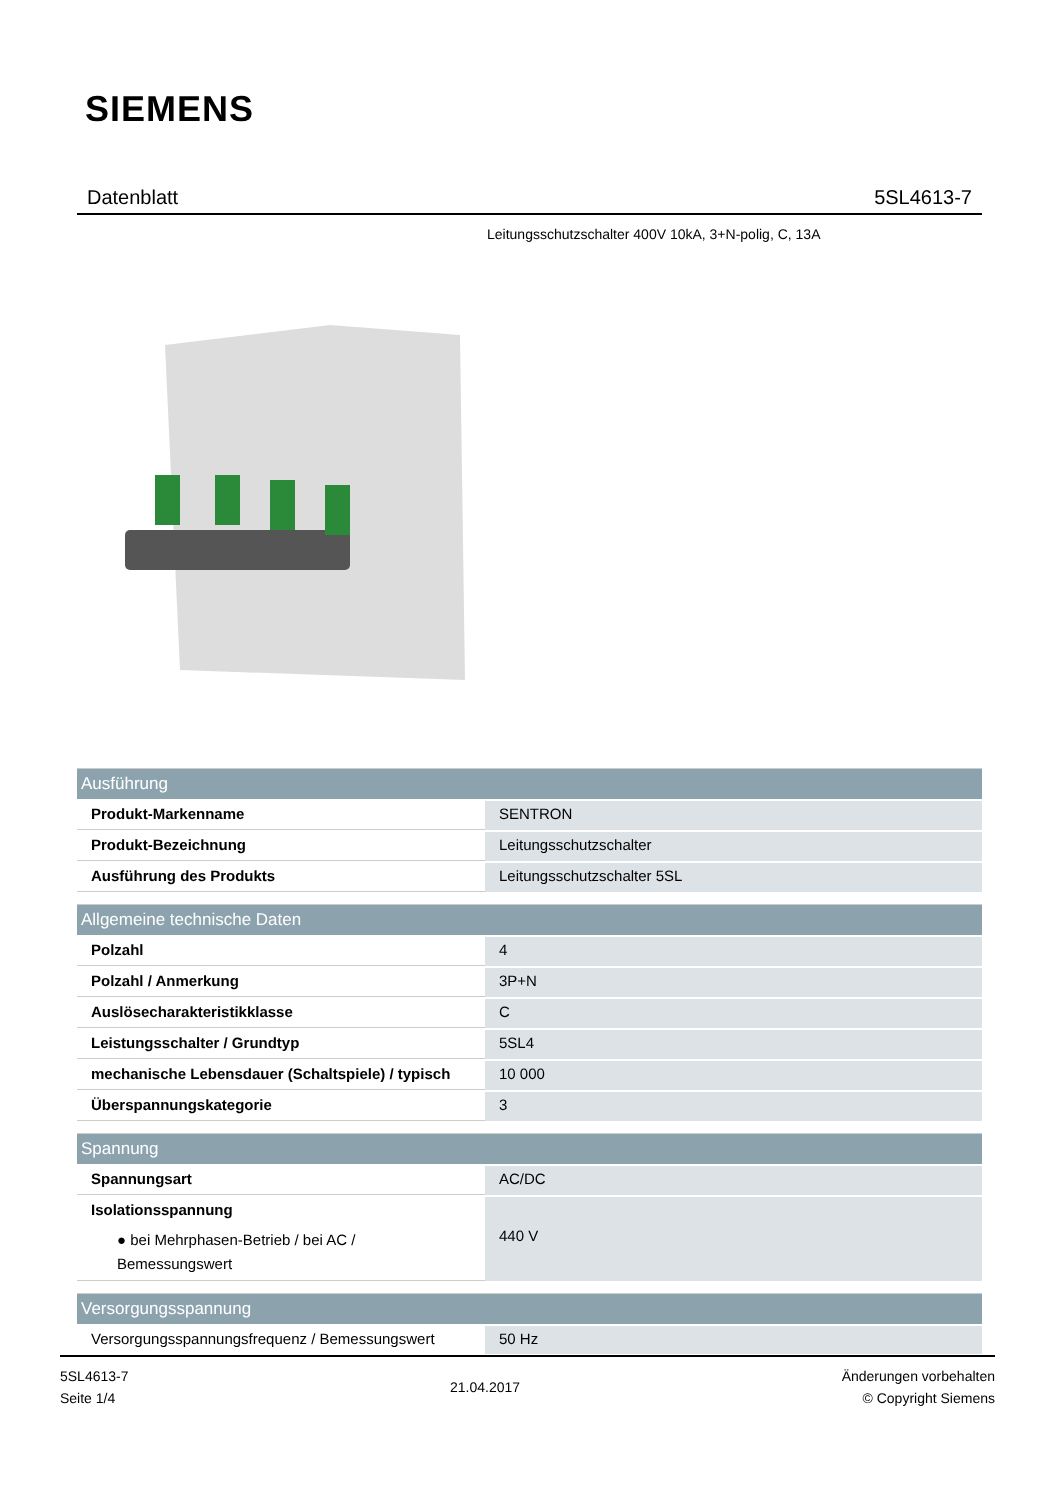SIEMENS
Datenblatt 5SL4613-7
Leitungsschutzschalter 400V 10kA, 3+N-polig, C, 13A
| Ausführung | |
| --- | --- |
| Produkt-Markenname | SENTRON |
| Produkt-Bezeichnung | Leitungsschutzschalter |
| Ausführung des Produkts | Leitungsschutzschalter 5SL |
| Allgemeine technische Daten | |
| Polzahl | 4 |
| Polzahl / Anmerkung | 3P+N |
| Auslösecharakteristikklasse | C |
| Leistungsschalter / Grundtyp | 5SL4 |
| mechanische Lebensdauer (Schaltspiele) / typisch | 10 000 |
| Überspannungskategorie | 3 |
| Spannung | |
| Spannungsart | AC/DC |
| Isolationsspannung ● bei Mehrphasen-Betrieb / bei AC / Bemessungswert | 440 V |
| Versorgungsspannung | |
| Versorgungsspannungsfrequenz / Bemessungswert | 50 Hz |
5SL4613-7
Seite 1/4
21.04.2017
Änderungen vorbehalten
© Copyright Siemens